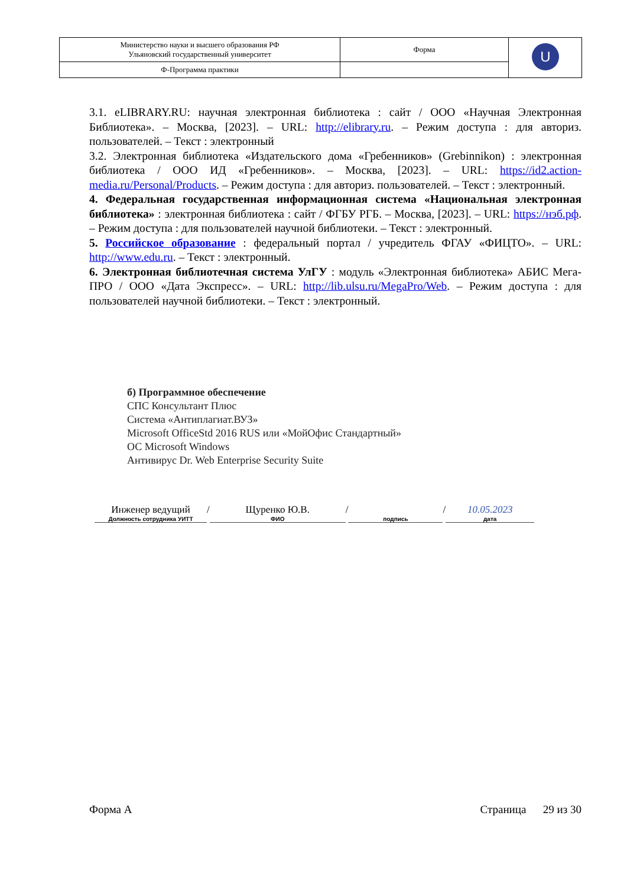| Министерство науки и высшего образования РФ Ульяновский государственный университет | Форма | U |
| Ф-Программа практики | | |
3.1. eLIBRARY.RU: научная электронная библиотека : сайт / ООО «Научная Электронная Библиотека». – Москва, [2023]. – URL: http://elibrary.ru. – Режим доступа : для авториз. пользователей. – Текст : электронный
3.2. Электронная библиотека «Издательского дома «Гребенников» (Grebinnikon) : электронная библиотека / ООО ИД «Гребенников». – Москва, [2023]. – URL: https://id2.action-media.ru/Personal/Products. – Режим доступа : для авториз. пользователей. – Текст : электронный.
4. Федеральная государственная информационная система «Национальная электронная библиотека» : электронная библиотека : сайт / ФГБУ РГБ. – Москва, [2023]. – URL: https://нэб.рф. – Режим доступа : для пользователей научной библиотеки. – Текст : электронный.
5. Российское образование : федеральный портал / учредитель ФГАУ «ФИЦТО». – URL: http://www.edu.ru. – Текст : электронный.
6. Электронная библиотечная система УлГУ : модуль «Электронная библиотека» АБИС Мега-ПРО / ООО «Дата Экспресс». – URL: http://lib.ulsu.ru/MegaPro/Web. – Режим доступа : для пользователей научной библиотеки. – Текст : электронный.
б) Программное обеспечение
СПС Консультант Плюс
Система «Антиплагиат.ВУЗ»
Microsoft OfficeStd 2016 RUS или «МойОфис Стандартный»
ОС Microsoft Windows
Антивирус Dr. Web Enterprise Security Suite
Инженер ведущий
Должность сотрудника УИТТ
/ Щуренко Ю.В.
ФИО
/
подпись
/ 10.05.2023
дата
Форма А Страница 29 из 30